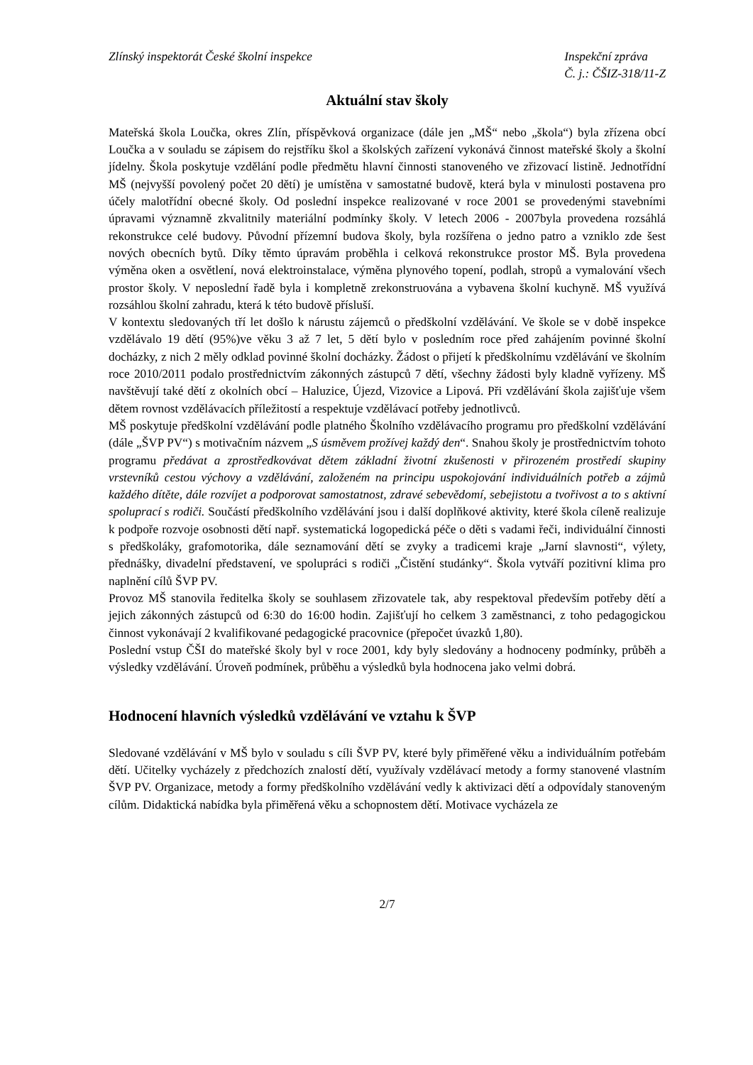Zlínský inspektorát České školní inspekce
Inspekční zpráva
Č. j.: ČŠIZ-318/11-Z
Aktuální stav školy
Mateřská škola Loučka, okres Zlín, příspěvková organizace (dále jen „MŠ“ nebo „škola“) byla zřízena obcí Loučka a v souladu se zápisem do rejstříku škol a školských zařízení vykonává činnost mateřské školy a školní jídelny. Škola poskytuje vzdělání podle předmětu hlavní činnosti stanoveného ve zřizovací listině. Jednotřídní MŠ (nejvyšší povolený počet 20 dětí) je umístěna v samostatné budově, která byla v minulosti postavena pro účely malotřídní obecné školy. Od poslední inspekce realizované v roce 2001 se provedenými stavebními úpravami významně zkvalitnily materiální podmínky školy. V letech 2006 - 2007byla provedena rozsáhlá rekonstrukce celé budovy. Původní přízemní budova školy, byla rozšířena o jedno patro a vzniklo zde šest nových obecních bytů. Díky těmto úpravám proběhla i celková rekonstrukce prostor MŠ. Byla provedena výměna oken a osvětlení, nová elektroinstalace, výměna plynového topení, podlah, stropů a vymalování všech prostor školy. V neposlední řadě byla i kompletně zrekonstruována a vybavena školní kuchyně. MŠ využívá rozsáhlou školní zahradu, která k této budově přísluší.
V kontextu sledovaných tří let došlo k nárustu zájemců o předškolní vzdělávání. Ve škole se v době inspekce vzdělávalo 19 dětí (95%)ve věku 3 až 7 let, 5 dětí bylo v posledním roce před zahájením povinné školní docházky, z nich 2 měly odklad povinné školní docházky. Žádost o přijetí k předškolnímu vzdělávání ve školním roce 2010/2011 podalo prostřednictvím zákonných zástupců 7 dětí, všechny žádosti byly kladně vyřízeny. MŠ navštěvují také dětí z okolních obcí – Haluzice, Újezd, Vizovice a Lipová. Při vzdělávání škola zajišťuje všem dětem rovnost vzdělávacích příležitostí a respektuje vzdělávací potřeby jednotlivců.
MŠ poskytuje předškolní vzdělávání podle platného Školního vzdělávacího programu pro předškolní vzdělávání (dále „ŠVP PV“) s motivačním názvem „S úsměvem prožívej každý den“. Snahou školy je prostřednictvím tohoto programu předávat a zprostředkovávat dětem základní životní zkušenosti v přirozeném prostředí skupiny vrstevníků cestou výchovy a vzdělávání, založeném na principu uspokojování individuálních potřeb a zájmů každého dítěte, dále rozvíjet a podporovat samostatnost, zdravé sebevědomí, sebejistotu a tvořivost a to s aktivní spoluprací s rodiči. Součástí předškolního vzdělávání jsou i další doplňkové aktivity, které škola cíleně realizuje k podpoře rozvoje osobnosti dětí např. systematická logopedická péče o děti s vadami řeči, individuální činnosti s předškoláky, grafomotorika, dále seznamování dětí se zvyky a tradicemi kraje „Jarní slavnosti“, výlety, přednášky, divadelní představení, ve spolupráci s rodiči „Čistění studánky“. Škola vytváří pozitivní klima pro naplnění cílů ŠVP PV.
Provoz MŠ stanovila ředitelka školy se souhlasem zřizovatele tak, aby respektoval především potřeby dětí a jejich zákonných zástupců od 6:30 do 16:00 hodin. Zajišťují ho celkem 3 zaměstnanci, z toho pedagogickou činnost vykonávají 2 kvalifikované pedagogické pracovnice (přepočet úvazků 1,80).
Poslední vstup ČŠI do mateřské školy byl v roce 2001, kdy byly sledovány a hodnoceny podmínky, průběh a výsledky vzdělávání. Úroveň podmínek, průběhu a výsledků byla hodnocena jako velmi dobrá.
Hodnocení hlavních výsledků vzdělávání ve vztahu k ŠVP
Sledované vzdělávání v MŠ bylo v souladu s cíli ŠVP PV, které byly přiměřené věku a individuálním potřebám dětí. Učitelky vycházely z předchozích znalostí dětí, využívaly vzdělávací metody a formy stanovené vlastním ŠVP PV. Organizace, metody a formy předškolního vzdělávání vedly k aktivizaci dětí a odpovídaly stanoveným cílům. Didaktická nabídka byla přiměřená věku a schopnostem dětí. Motivace vycházela ze
2/7